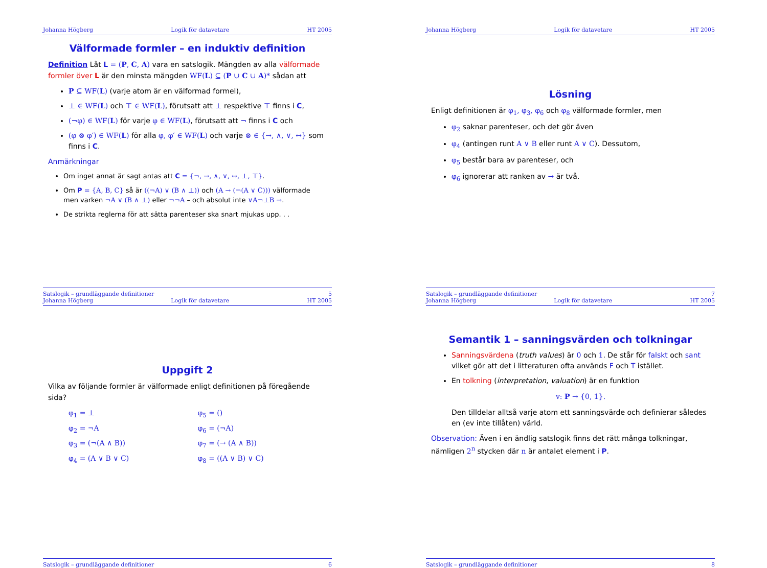Johanna Högberg Logik för datavetare HT 2005
Välformade formler – en induktiv definition
Definition Låt L = (P, C, A) vara en satslogik. Mängden av alla välformade formler över L är den minsta mängden WF(L) ⊆ (P ∪ C ∪ A)* sådan att
P ⊆ WF(L) (varje atom är en välformad formel),
⊥ ∈ WF(L) och ⊤ ∈ WF(L), förutsatt att ⊥ respektive ⊤ finns i C,
(¬φ) ∈ WF(L) för varje φ ∈ WF(L), förutsatt att ¬ finns i C och
(φ ⊗ φ′) ∈ WF(L) för alla φ, φ′ ∈ WF(L) och varje ⊗ ∈ {→, ∧, ∨, ↔} som finns i C.
Anmärkningar
Om inget annat är sagt antas att C = {¬, →, ∧, ∨, ↔, ⊥, ⊤}.
Om P = {A, B, C} så är ((¬A) ∨ (B ∧ ⊥)) och (A → (¬(A ∨ C))) välformade men varken ¬A ∨ (B ∧ ⊥) eller ¬¬A – och absolut inte ∨A¬⊥B →.
De strikta reglerna för att sätta parenteser ska snart mjukas upp. . .
Satslogik – grundläggande definitioner 5
Johanna Högberg Logik för datavetare HT 2005
Lösning
Enligt definitionen är φ<sub>1</sub>, φ<sub>3</sub>, φ<sub>6</sub> och φ<sub>8</sub> välformade formler, men
φ<sub>2</sub> saknar parenteser, och det gör även
φ<sub>4</sub> (antingen runt A ∨ B eller runt A ∨ C). Dessutom,
φ<sub>5</sub> består bara av parenteser, och
φ<sub>6</sub> ignorerar att ranken av → är två.
Satslogik – grundläggande definitioner 7
Johanna Högberg Logik för datavetare HT 2005
Uppgift 2
Vilka av följande formler är välformade enligt definitionen på föregående sida?
φ<sub>1</sub> = ⊥ φ<sub>5</sub> = () φ<sub>2</sub> = ¬A φ<sub>6</sub> = (¬A) φ<sub>3</sub> = (¬(A ∧ B)) φ<sub>7</sub> = (→ (A ∧ B)) φ<sub>4</sub> = (A ∨ B ∨ C) φ<sub>8</sub> = ((A ∨ B) ∨ C)
Satslogik – grundläggande definitioner 6
Johanna Högberg Logik för datavetare HT 2005
Semantik 1 – sanningsvärden och tolkningar
Sanningsvärdena (truth values) är 0 och 1. De står för falskt och sant vilket gör att det i litteraturen ofta används F och T istället.
En tolkning (interpretation, valuation) är en funktion
v: P → {0, 1}.
Den tilldelar alltså varje atom ett sanningsvärde och definierar således en (ev inte tillåten) värld.
Observation: Även i en ändlig satslogik finns det rätt många tolkningar, nämligen 2<sup>n</sup> stycken där n är antalet element i P.
Satslogik – grundläggande definitioner 8